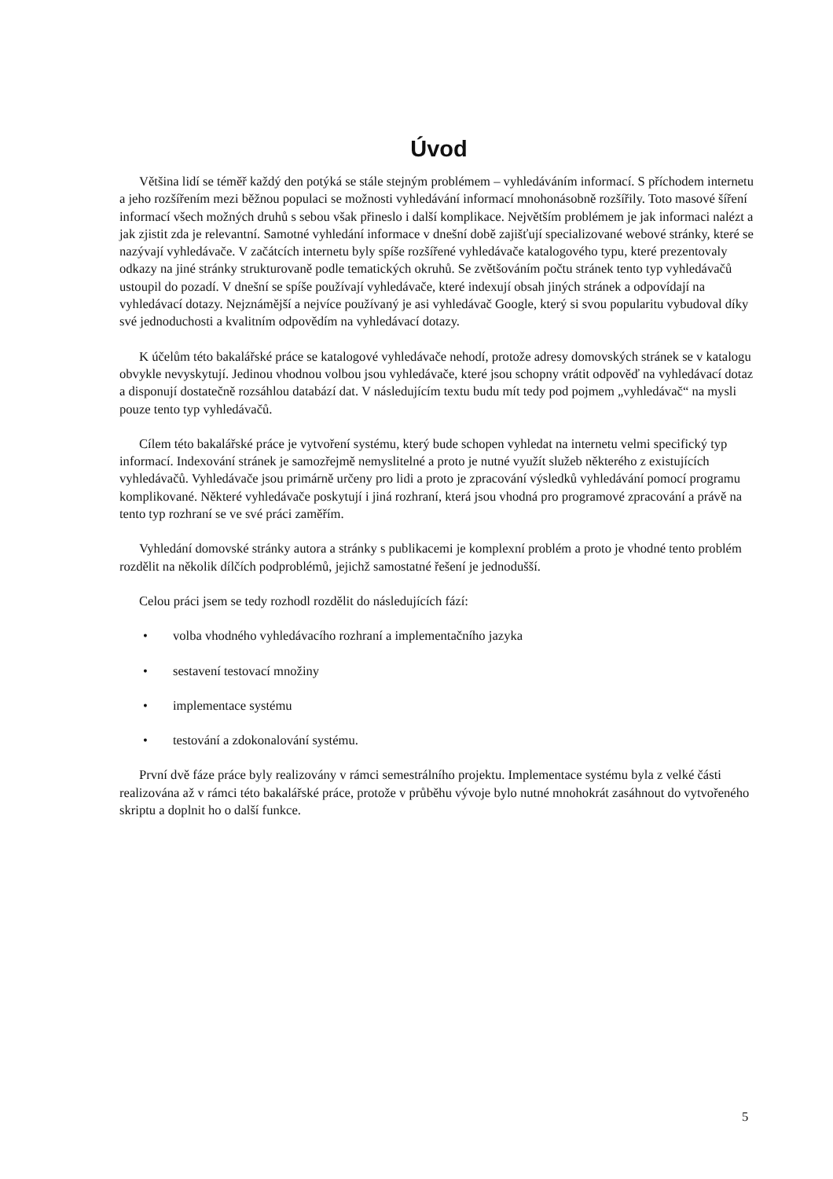Úvod
Většina lidí se téměř každý den potýká se stále stejným problémem – vyhledáváním informací. S příchodem internetu a jeho rozšířením mezi běžnou populaci se možnosti vyhledávání informací mnohonásobně rozšířily. Toto masové šíření informací všech možných druhů s sebou však přineslo i další komplikace. Největším problémem je jak informaci nalézt a jak zjistit zda je relevantní. Samotné vyhledání informace v dnešní době zajišťují specializované webové stránky, které se nazývají vyhledávače. V začátcích internetu byly spíše rozšířené vyhledávače katalogového typu, které prezentovaly odkazy na jiné stránky strukturovaně podle tematických okruhů. Se zvětšováním počtu stránek tento typ vyhledávačů ustoupil do pozadí. V dnešní se spíše používají vyhledávače, které indexují obsah jiných stránek a odpovídají na vyhledávací dotazy. Nejznámější a nejvíce používaný je asi vyhledávač Google, který si svou popularitu vybudoval díky své jednoduchosti a kvalitním odpovědím na vyhledávací dotazy.
K účelům této bakalářské práce se katalogové vyhledávače nehodí, protože adresy domovských stránek se v katalogu obvykle nevyskytují. Jedinou vhodnou volbou jsou vyhledávače, které jsou schopny vrátit odpověď na vyhledávací dotaz a disponují dostatečně rozsáhlou databází dat. V následujícím textu budu mít tedy pod pojmem „vyhledávač“ na mysli pouze tento typ vyhledávačů.
Cílem této bakalářské práce je vytvoření systému, který bude schopen vyhledat na internetu velmi specifický typ informací. Indexování stránek je samozřejmě nemyslitelné a proto je nutné využít služeb některého z existujících vyhledávačů. Vyhledávače jsou primárně určeny pro lidi a proto je zpracování výsledků vyhledávání pomocí programu komplikované. Některé vyhledávače poskytují i jiná rozhraní, která jsou vhodná pro programové zpracování a právě na tento typ rozhraní se ve své práci zaměřím.
Vyhledání domovské stránky autora a stránky s publikacemi je komplexní problém a proto je vhodné tento problém rozdělit na několik dílčích podproblémů, jejichž samostatné řešení je jednodušší.
Celou práci jsem se tedy rozhodl rozdělit do následujících fází:
• volba vhodného vyhledávacího rozhraní a implementačního jazyka
• sestavení testovací množiny
• implementace systému
• testování a zdokonalování systému.
První dvě fáze práce byly realizovány v rámci semestrálního projektu. Implementace systému byla z velké části realizována až v rámci této bakalářské práce, protože v průběhu vývoje bylo nutné mnohokrát zasáhnout do vytvořeného skriptu a doplnit ho o další funkce.
5